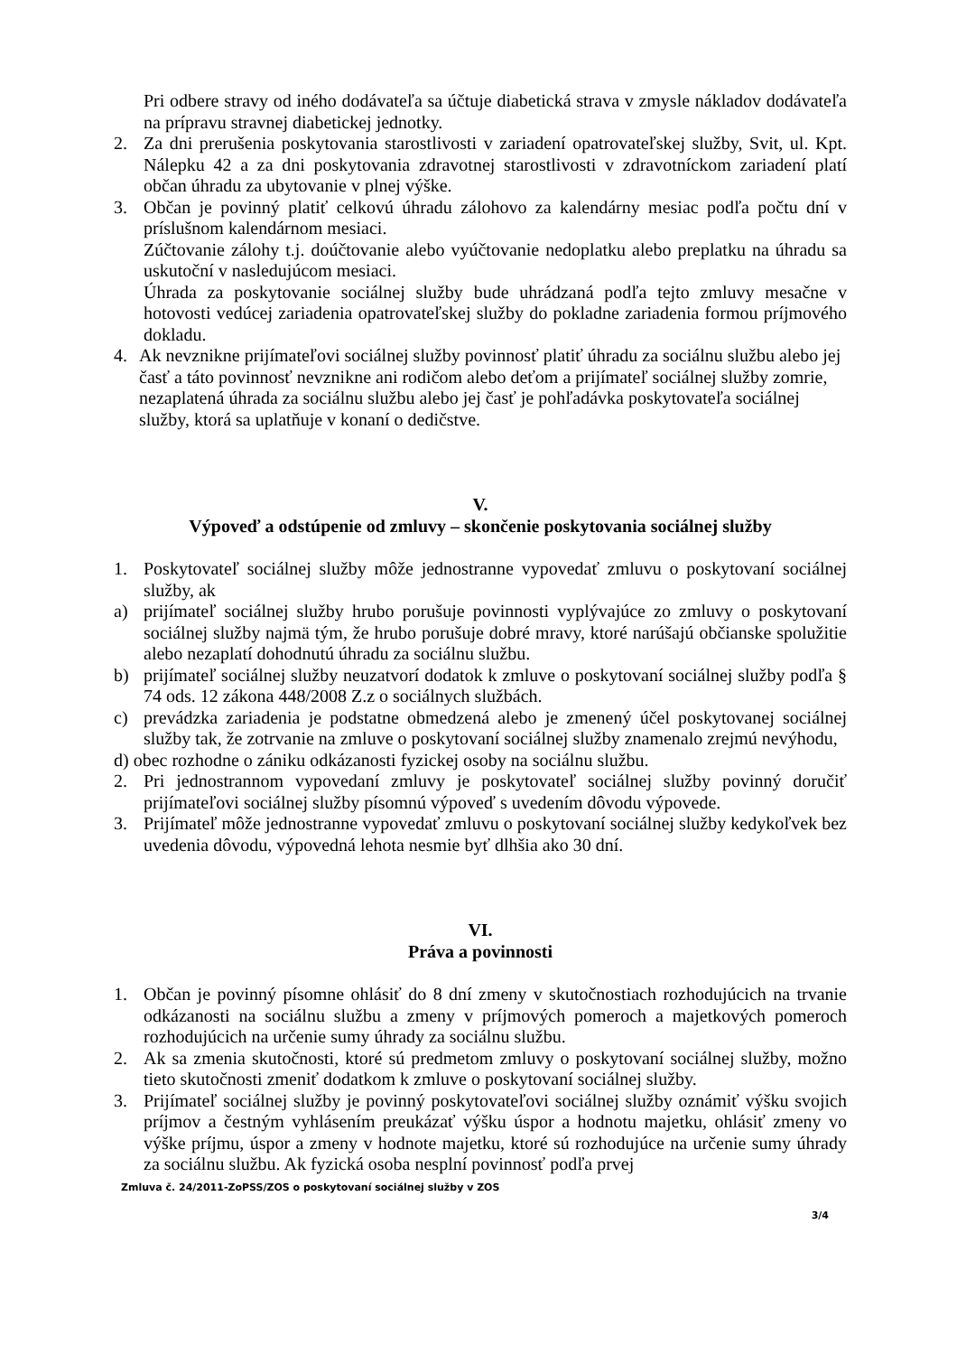Pri odbere stravy od iného dodávateľa sa účtuje diabetická strava v zmysle nákladov dodávateľa na prípravu stravnej diabetickej jednotky.
2. Za dni prerušenia poskytovania starostlivosti v zariadení opatrovateľskej služby, Svit, ul. Kpt. Nálepku 42 a za dni poskytovania zdravotnej starostlivosti v zdravotníckom zariadení platí občan úhradu za ubytovanie v plnej výške.
3. Občan je povinný platiť celkovú úhradu zálohovo za kalendárny mesiac podľa počtu dní v príslušnom kalendárnom mesiaci.
Zúčtovanie zálohy t.j. doúčtovanie alebo vyúčtovanie nedoplatku alebo preplatku na úhradu sa uskutoční v nasledujúcom mesiaci.
Úhrada za poskytovanie sociálnej služby bude uhrádzaná podľa tejto zmluvy mesačne v hotovosti vedúcej zariadenia opatrovateľskej služby do pokladne zariadenia formou príjmového dokladu.
4. Ak nevznikne prijímateľovi sociálnej služby povinnosť platiť úhradu za sociálnu službu alebo jej časť a táto povinnosť nevznikne ani rodičom alebo deťom a prijímateľ sociálnej služby zomrie, nezaplatená úhrada za sociálnu službu alebo jej časť je pohľadávka poskytovateľa sociálnej služby, ktorá sa uplatňuje v konaní o dedičstve.
V.
Výpoveď a odstúpenie od zmluvy – skončenie poskytovania sociálnej služby
1. Poskytovateľ sociálnej služby môže jednostranne vypovedať zmluvu o poskytovaní sociálnej služby, ak
a) prijímateľ sociálnej služby hrubo porušuje povinnosti vyplývajúce zo zmluvy o poskytovaní sociálnej služby najmä tým, že hrubo porušuje dobré mravy, ktoré narúšajú občianske spolužitie alebo nezaplatí dohodnutú úhradu za sociálnu službu.
b) prijímateľ sociálnej služby neuzatvorí dodatok k zmluve o poskytovaní sociálnej služby podľa § 74 ods. 12 zákona 448/2008 Z.z o sociálnych službách.
c) prevádzka zariadenia je podstatne obmedzená alebo je zmenený účel poskytovanej sociálnej služby tak, že zotrvanie na zmluve o poskytovaní sociálnej služby znamenalo zrejmú nevýhodu,
d) obec rozhodne o zániku odkázanosti fyzickej osoby na sociálnu službu.
2. Pri jednostrannom vypovedaní zmluvy je poskytovateľ sociálnej služby povinný doručiť prijímateľovi sociálnej služby písomnú výpoveď s uvedením dôvodu výpovede.
3. Prijímateľ môže jednostranne vypovedať zmluvu o poskytovaní sociálnej služby kedykoľvek bez uvedenia dôvodu, výpovedná lehota nesmie byť dlhšia ako 30 dní.
VI.
Práva a povinnosti
1. Občan je povinný písomne ohlásiť do 8 dní zmeny v skutočnostiach rozhodujúcich na trvanie odkázanosti na sociálnu službu a zmeny v príjmových pomeroch a majetkových pomeroch rozhodujúcich na určenie sumy úhrady za sociálnu službu.
2. Ak sa zmenia skutočnosti, ktoré sú predmetom zmluvy o poskytovaní sociálnej služby, možno tieto skutočnosti zmeniť dodatkom k zmluve o poskytovaní sociálnej služby.
3. Prijímateľ sociálnej služby je povinný poskytovateľovi sociálnej služby oznámiť výšku svojich príjmov a čestným vyhlásením preukázať výšku úspor a hodnotu majetku, ohlásiť zmeny vo výške príjmu, úspor a zmeny v hodnote majetku, ktoré sú rozhodujúce na určenie sumy úhrady za sociálnu službu. Ak fyzická osoba nesplní povinnosť podľa prvej
Zmluva č. 24/2011-ZoPSS/ZOS o poskytovaní sociálnej služby v ZOS
3/4